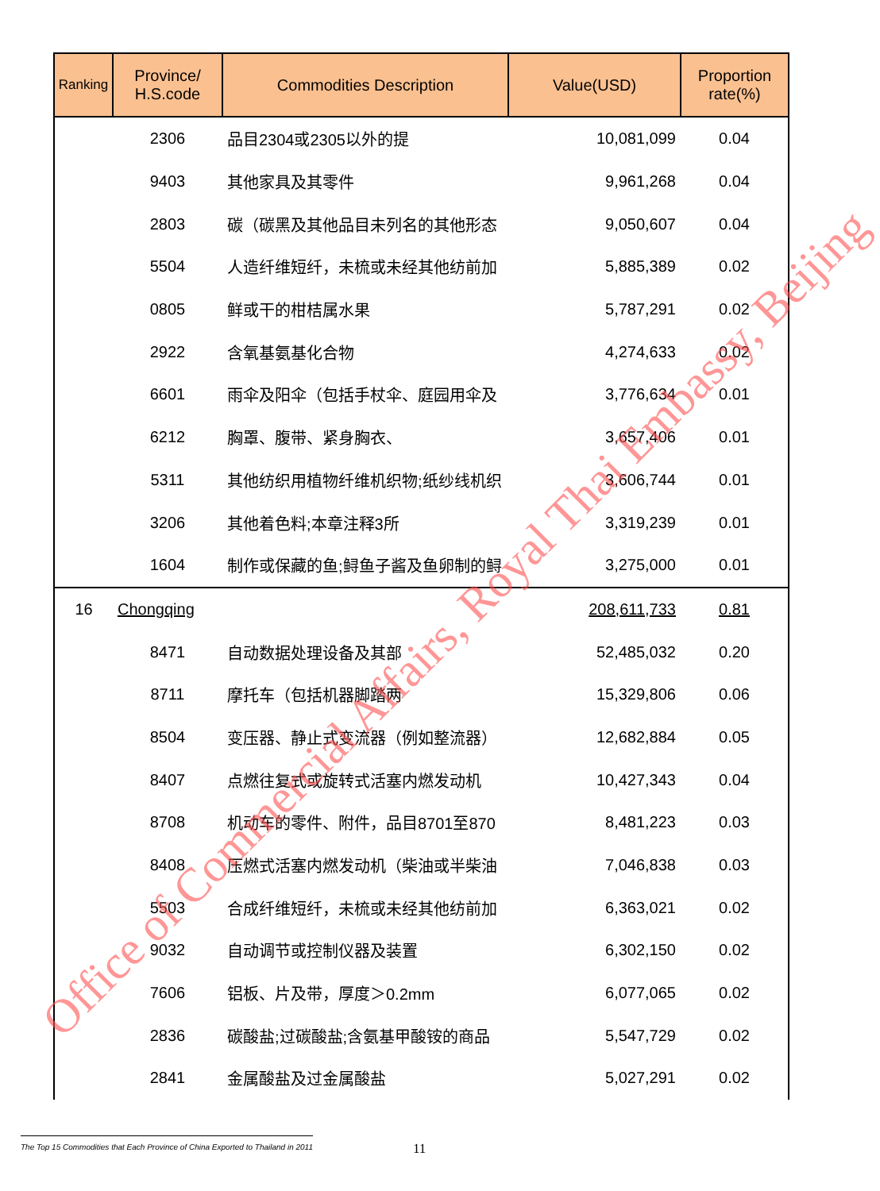| Ranking | Province/ H.S.code | Commodities Description | Value(USD) | Proportion rate(%) |
| --- | --- | --- | --- | --- |
| | 2306 | 品目2304或2305以外的提 | 10,081,099 | 0.04 |
| | 9403 | 其他家具及其零件 | 9,961,268 | 0.04 |
| | 2803 | 碳（碳黑及其他品目未列名的其他形态 | 9,050,607 | 0.04 |
| | 5504 | 人造纤维短纤，未梳或未经其他纺前加 | 5,885,389 | 0.02 |
| | 0805 | 鲜或干的柑桔属水果 | 5,787,291 | 0.02 |
| | 2922 | 含氧基氨基化合物 | 4,274,633 | 0.02 |
| | 6601 | 雨伞及阳伞（包括手杖伞、庭园用伞及 | 3,776,634 | 0.01 |
| | 6212 | 胸罩、腹带、紧身胸衣、 | 3,657,406 | 0.01 |
| | 5311 | 其他纺织用植物纤维机织物;纸纱线机织 | 3,606,744 | 0.01 |
| | 3206 | 其他着色料;本章注释3所 | 3,319,239 | 0.01 |
| | 1604 | 制作或保藏的鱼;鲟鱼子酱及鱼卵制的鲟 | 3,275,000 | 0.01 |
| 16 | Chongqing | | 208,611,733 | 0.81 |
| | 8471 | 自动数据处理设备及其部 | 52,485,032 | 0.20 |
| | 8711 | 摩托车（包括机器脚踏两 | 15,329,806 | 0.06 |
| | 8504 | 变压器、静止式变流器（例如整流器） | 12,682,884 | 0.05 |
| | 8407 | 点燃往复式或旋转式活塞内燃发动机 | 10,427,343 | 0.04 |
| | 8708 | 机动车的零件、附件，品目8701至870 | 8,481,223 | 0.03 |
| | 8408 | 压燃式活塞内燃发动机（柴油或半柴油 | 7,046,838 | 0.03 |
| | 5503 | 合成纤维短纤，未梳或未经其他纺前加 | 6,363,021 | 0.02 |
| | 9032 | 自动调节或控制仪器及装置 | 6,302,150 | 0.02 |
| | 7606 | 铝板、片及带，厚度＞0.2mm | 6,077,065 | 0.02 |
| | 2836 | 碳酸盐;过碳酸盐;含氨基甲酸铵的商品 | 5,547,729 | 0.02 |
| | 2841 | 金属酸盐及过金属酸盐 | 5,027,291 | 0.02 |
Office of Commercial Affairs, Royal Thai Embassy, Beijing
The Top 15 Commodities that Each Province of China Exported to Thailand in 2011
11